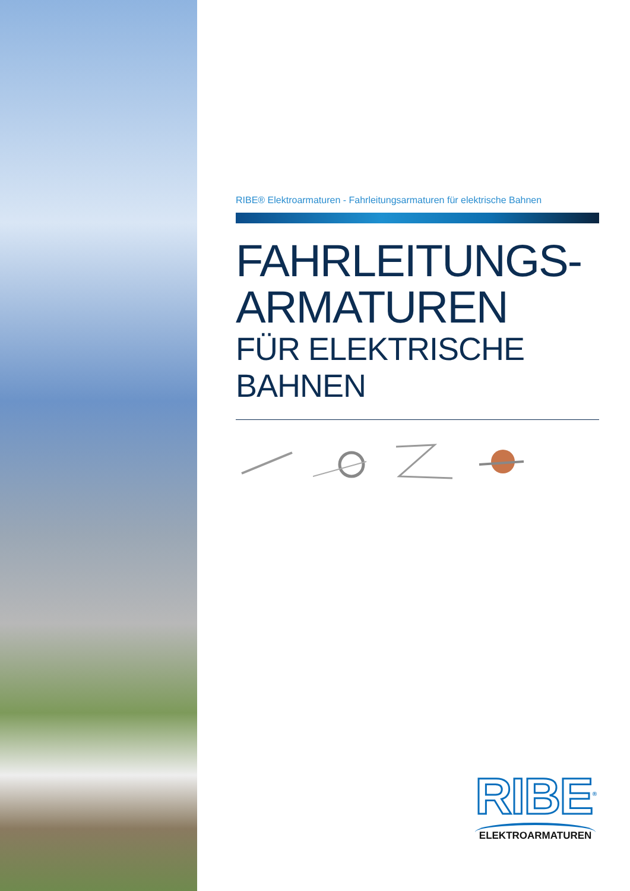RIBE® Elektroarmaturen - Fahrleitungsarmaturen für elektrische Bahnen
FAHRLEITUNGS-
ARMATUREN
FÜR ELEKTRISCHE BAHNEN
RIBE<sup>®</sup>
ELEKTROARMATUREN